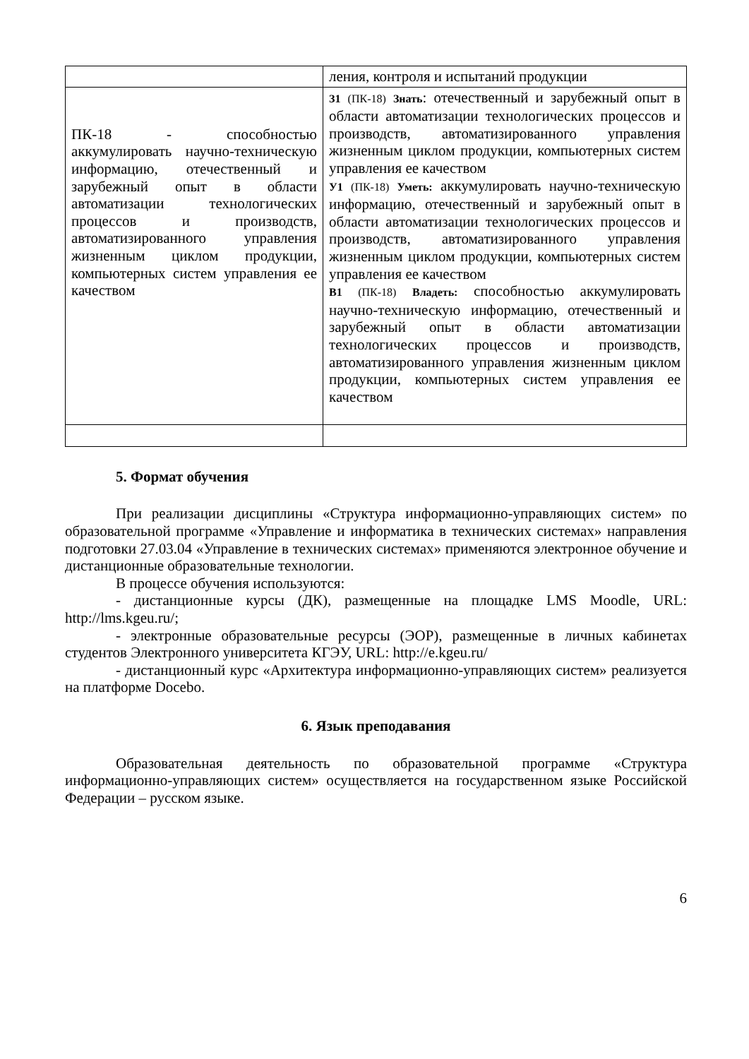| | ления, контроля и испытаний продукции |
| ПК-18 - способностью аккумулировать научно-техническую информацию, отечественный и зарубежный опыт в области автоматизации технологических процессов и производств, автоматизированного управления жизненным циклом продукции, компьютерных систем управления ее качеством | З1 (ПК-18) Знать : отечественный и зарубежный опыт в области автоматизации технологических процессов и производств, автоматизированного управления жизненным циклом продукции, компьютерных систем управления ее качеством У1 (ПК-18) Уметь: аккумулировать научно-техническую информацию, отечественный и зарубежный опыт в области автоматизации технологических процессов и производств, автоматизированного управления жизненным циклом продукции, компьютерных систем управления ее качеством В1 (ПК-18) Владеть: способностью аккумулировать научно-техническую информацию, отечественный и зарубежный опыт в области автоматизации технологических процессов и производств, автоматизированного управления жизненным циклом продукции, компьютерных систем управления ее качеством |
5. Формат обучения
При реализации дисциплины «Структура информационно-управляющих систем» по образовательной программе «Управление и информатика в технических системах» направления подготовки 27.03.04 «Управление в технических системах» применяются электронное обучение и дистанционные образовательные технологии.
В процессе обучения используются:
- дистанционные курсы (ДК), размещенные на площадке LMS Moodle, URL: http://lms.kgeu.ru/;
- электронные образовательные ресурсы (ЭОР), размещенные в личных кабинетах студентов Электронного университета КГЭУ, URL: http://e.kgeu.ru/
- дистанционный курс «Архитектура информационно-управляющих систем» реализуется на платформе Docebo.
6. Язык преподавания
Образовательная деятельность по образовательной программе «Структура информационно-управляющих систем» осуществляется на государственном языке Российской Федерации – русском языке.
6